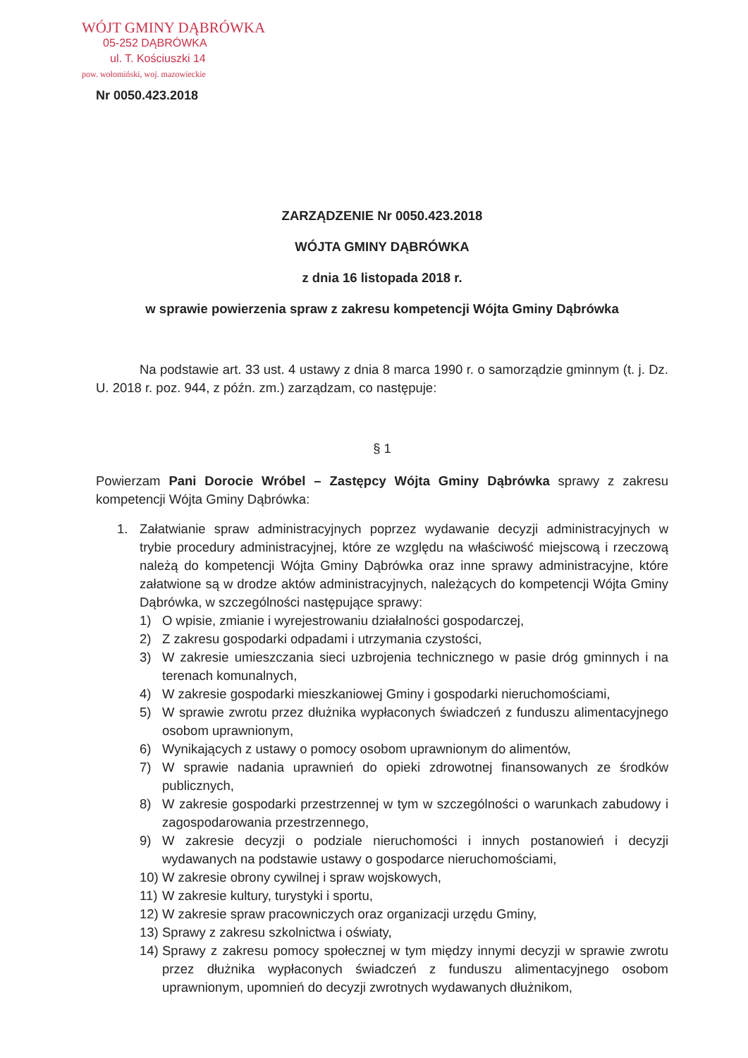WÓJT GMINY DĄBRÓWKA
05-252 DĄBRÓWKA
ul. T. Kościuszki 14
pow. wołomiński, woj. mazowieckie
Nr 0050.423.2018
ZARZĄDZENIE Nr 0050.423.2018
WÓJTA GMINY DĄBRÓWKA
z dnia 16 listopada 2018 r.
w sprawie powierzenia spraw z zakresu kompetencji Wójta Gminy Dąbrówka
Na podstawie art. 33 ust. 4 ustawy z dnia 8 marca 1990 r. o samorządzie gminnym (t. j. Dz. U. 2018 r. poz. 944, z późn. zm.) zarządzam, co następuje:
§ 1
Powierzam Pani Dorocie Wróbel – Zastępcy Wójta Gminy Dąbrówka sprawy z zakresu kompetencji Wójta Gminy Dąbrówka:
1. Załatwianie spraw administracyjnych poprzez wydawanie decyzji administracyjnych w trybie procedury administracyjnej, które ze względu na właściwość miejscową i rzeczową należą do kompetencji Wójta Gminy Dąbrówka oraz inne sprawy administracyjne, które załatwione są w drodze aktów administracyjnych, należących do kompetencji Wójta Gminy Dąbrówka, w szczególności następujące sprawy:
1) O wpisie, zmianie i wyrejestrowaniu działalności gospodarczej,
2) Z zakresu gospodarki odpadami i utrzymania czystości,
3) W zakresie umieszczania sieci uzbrojenia technicznego w pasie dróg gminnych i na terenach komunalnych,
4) W zakresie gospodarki mieszkaniowej Gminy i gospodarki nieruchomościami,
5) W sprawie zwrotu przez dłużnika wypłaconych świadczeń z funduszu alimentacyjnego osobom uprawnionym,
6) Wynikających z ustawy o pomocy osobom uprawnionym do alimentów,
7) W sprawie nadania uprawnień do opieki zdrowotnej finansowanych ze środków publicznych,
8) W zakresie gospodarki przestrzennej w tym w szczególności o warunkach zabudowy i zagospodarowania przestrzennego,
9) W zakresie decyzji o podziale nieruchomości i innych postanowień i decyzji wydawanych na podstawie ustawy o gospodarce nieruchomościami,
10)
W zakresie obrony cywilnej i spraw wojskowych,
11)
W zakresie kultury, turystyki i sportu,
12)
W zakresie spraw pracowniczych oraz organizacji urzędu Gminy,
13)
Sprawy z zakresu szkolnictwa i oświaty,
14)
Sprawy z zakresu pomocy społecznej w tym między innymi decyzji w sprawie zwrotu przez dłużnika wypłaconych świadczeń z funduszu alimentacyjnego osobom uprawnionym, upomnień do decyzji zwrotnych wydawanych dłużnikom,